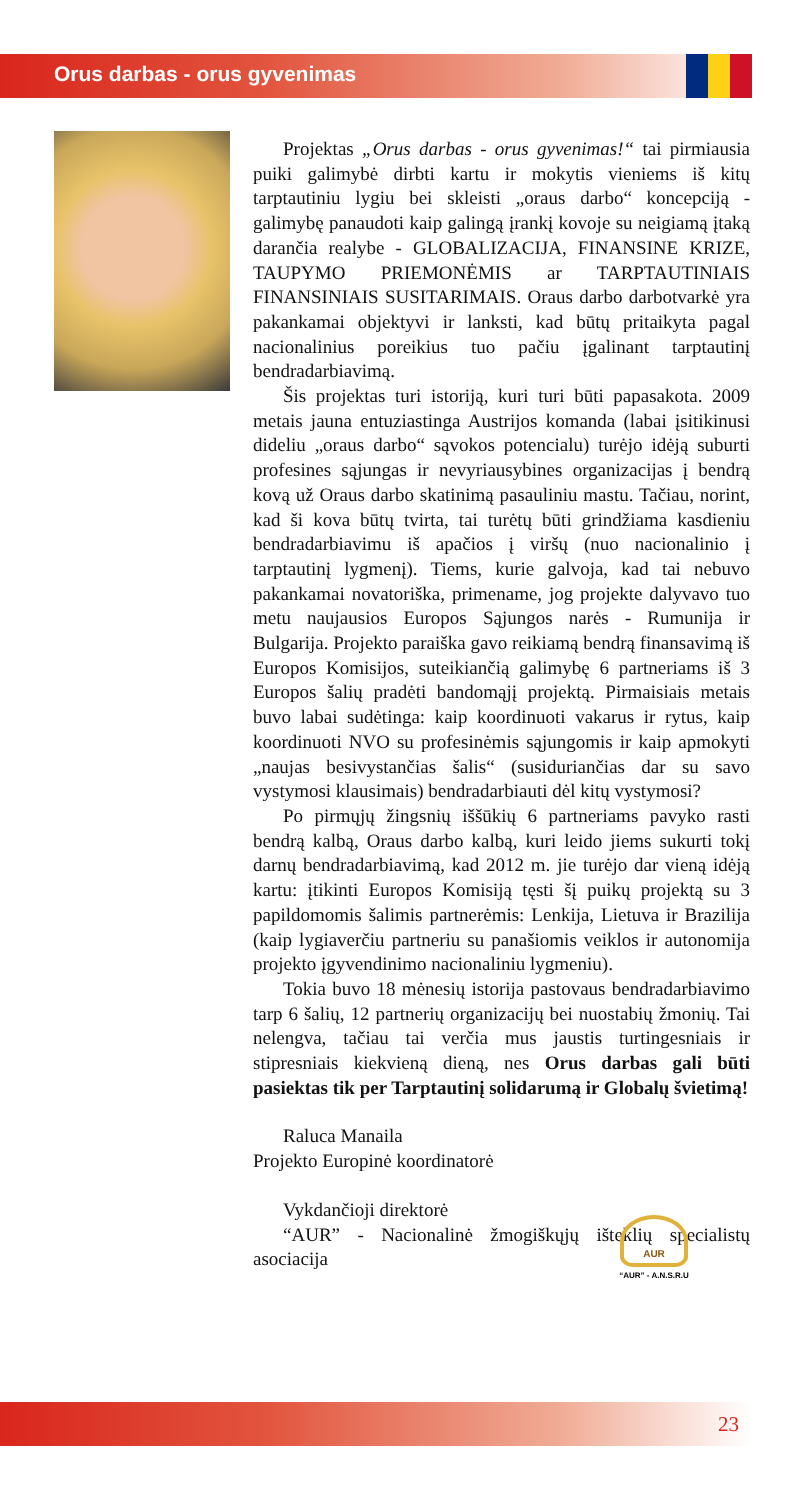Orus darbas - orus gyvenimas
Projektas „Orus darbas - orus gyvenimas!“ tai pirmiausia puiki galimybė dirbti kartu ir mokytis vieniems iš kitų tarptautiniu lygiu bei skleisti „oraus darbo“ koncepciją - galimybę panaudoti kaip galingą įrankį kovoje su neigiamą įtaką darančia realybe - GLOBALIZACIJA, FINANSINE KRIZE, TAUPYMO PRIEMONĖMIS ar TARPTAUTINIAIS FINANSINIAIS SUSITARIMAIS. Oraus darbo darbotvarkė yra pakankamai objektyvi ir lanksti, kad būtų pritaikyta pagal nacionalinius poreikius tuo pačiu įgalinant tarptautinį bendradarbiavimą.
Šis projektas turi istoriją, kuri turi būti papasakota. 2009 metais jauna entuziastinga Austrijos komanda (labai įsitikinusi dideliu „oraus darbo“ sąvokos potencialu) turėjo idėją suburti profesines sąjungas ir nevyriausybines organizacijas į bendrą kovą už Oraus darbo skatinimą pasauliniu mastu. Tačiau, norint, kad ši kova būtų tvirta, tai turėtų būti grindžiama kasdieniu bendradarbiavimu iš apačios į viršų (nuo nacionalinio į tarptautinį lygmenį). Tiems, kurie galvoja, kad tai nebuvo pakankamai novatoriška, primename, jog projekte dalyvavo tuo metu naujausios Europos Sąjungos narės - Rumunija ir Bulgarija. Projekto paraiška gavo reikiamą bendrą finansavimą iš Europos Komisijos, suteikiančią galimybę 6 partneriams iš 3 Europos šalių pradėti bandomąjį projektą. Pirmaisiais metais buvo labai sudėtinga: kaip koordinuoti vakarus ir rytus, kaip koordinuoti NVO su profesinėmis sąjungomis ir kaip apmokyti „naujas besivystančias šalis“ (susiduriančias dar su savo vystymosi klausimais) bendradarbiauti dėl kitų vystymosi?
Po pirmųjų žingsnių iššūkių 6 partneriams pavyko rasti bendrą kalbą, Oraus darbo kalbą, kuri leido jiems sukurti tokį darnų bendradarbiavimą, kad 2012 m. jie turėjo dar vieną idėją kartu: įtikinti Europos Komisiją tęsti šį puikų projektą su 3 papildomomis šalimis partnerėmis: Lenkija, Lietuva ir Brazilija (kaip lygiaverčiu partneriu su panašiomis veiklos ir autonomija projekto įgyvendinimo nacionaliniu lygmeniu).
Tokia buvo 18 mėnesių istorija pastovaus bendradarbiavimo tarp 6 šalių, 12 partnerių organizacijų bei nuostabių žmonių. Tai nelengva, tačiau tai verčia mus jaustis turtingesniais ir stipresniais kiekvieną dieną, nes Orus darbas gali būti pasiektas tik per Tarptautinį solidarumą ir Globalų švietimą!
Raluca Manaila
Projekto Europinė koordinatorė
Vykdančioji direktorė
“AUR” - Nacionalinė žmogiškųjų išteklių specialistų asociacija
AUR
“AUR” - A.N.S.R.U
23